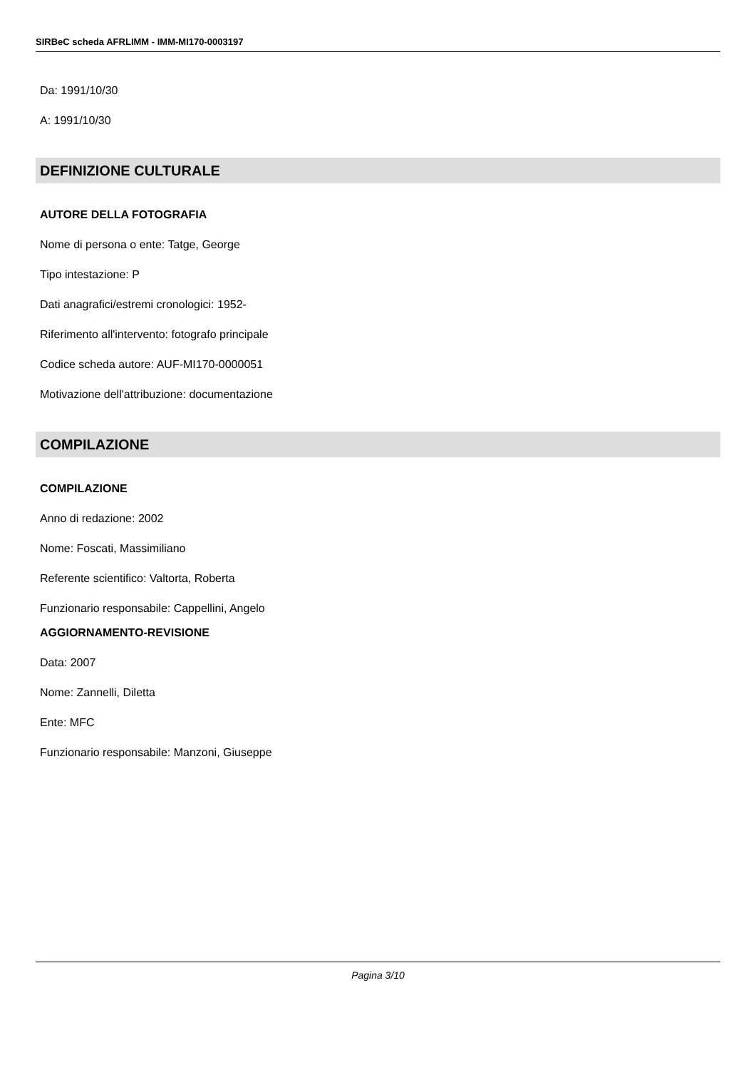SIRBeC scheda AFRLIMM - IMM-MI170-0003197
Da: 1991/10/30
A: 1991/10/30
DEFINIZIONE CULTURALE
AUTORE DELLA FOTOGRAFIA
Nome di persona o ente: Tatge, George
Tipo intestazione: P
Dati anagrafici/estremi cronologici: 1952-
Riferimento all'intervento: fotografo principale
Codice scheda autore: AUF-MI170-0000051
Motivazione dell'attribuzione: documentazione
COMPILAZIONE
COMPILAZIONE
Anno di redazione: 2002
Nome: Foscati, Massimiliano
Referente scientifico: Valtorta, Roberta
Funzionario responsabile: Cappellini, Angelo
AGGIORNAMENTO-REVISIONE
Data: 2007
Nome: Zannelli, Diletta
Ente: MFC
Funzionario responsabile: Manzoni, Giuseppe
Pagina 3/10